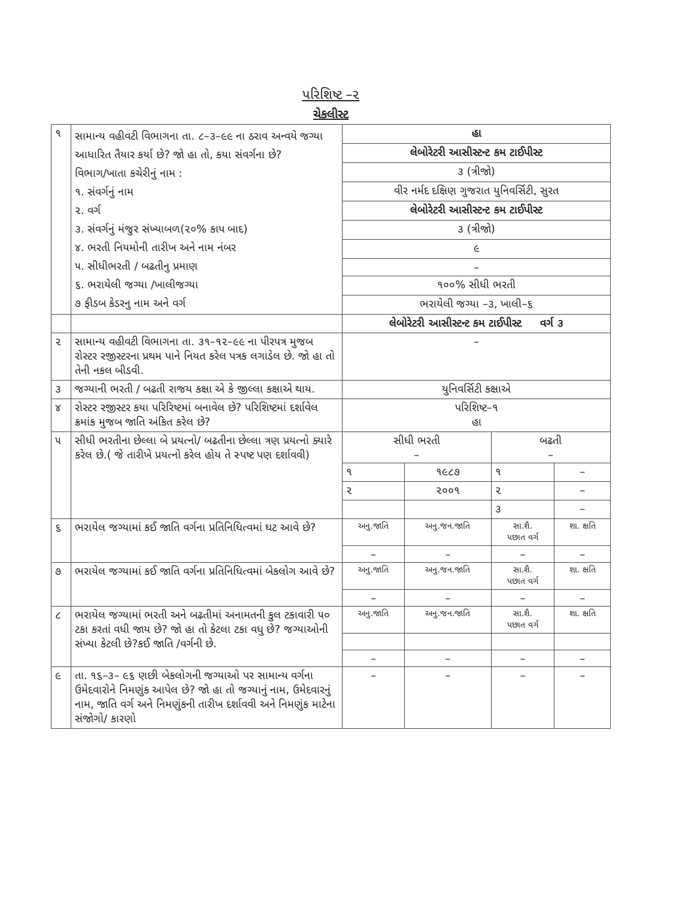પરિશિષ્ટ –૨
ચેકલીસ્ટ
| ૧ | સામાન્ય વહીવટી વિભાગના તા. ૮–૩–૯૯ ના ઠરાવ અન્વયે જગ્યા આધારિત તૈયાર કર્યા છે? જો હા તો, કયા સંવર્ગના છે? વિભાગ/ખાતા કચેરીનું નામ : ૧. સંવર્ગનું નામ ૨. વર્ગ ૩. સંવર્ગનું મંજુર સંખ્યાબળ(૨૦% કાપ બાદ) ૪. ભરતી નિયમોની તારીખ અને નામ નંબર ૫. સીધીભરતી / બઢતીનુ પ્રમાણ ૬. ભરાયેલી જગ્યા /ખાલીજગ્યા ૭ ફીડબ કેડરનુ નામ અને વર્ગ | હા | | | |
| | | લેબોરેટરી આસીસ્ટન્ટ કમ ટાઈપીસ્ટ | | | |
| | | ૩ (ત્રીજો) | | | |
| | | વીર નર્મદ દક્ષિણ ગુજરાત યુનિવર્સિટી, સુરત | | | |
| | | લેબોરેટરી આસીસ્ટન્ટ કમ ટાઈપીસ્ટ | | | |
| | | ૩ (ત્રીજો) | | | |
| | | ૯ | | | |
| | | – | | | |
| | | ૧૦૦% સીધી ભરતી | | | |
| | | ભરાયેલી જગ્યા –૩, ખાલી–૬ | | | |
| | | લેબોરેટરી આસીસ્ટન્ટ કમ ટાઈપીસ્ટ વર્ગ ૩ | | | |
| ૨ | સામાન્ય વહીવટી વિભાગના તા. ૩૧–૧૨–૯૯ ના પીરપત્ર મુજબ રોસ્ટર રજીસ્ટરના પ્રથમ પાને નિયત કરેલ પત્રક લગાડેલ છે. જો હા તો તેની નકલ બીડવી. | – | | | |
| ૩ | જગ્યાની ભરતી / બઢતી રાજય કક્ષા એ કે જીલ્લા કક્ષાએ થાય. | યુનિવર્સિટી કક્ષાએ | | | |
| ૪ | રોસ્ટર રજીસ્ટર કયા પરિરિષ્ટમાં બનાવેલ છે? પરિશિષ્ટમાં દર્શાવેલ ક્રમાંક મુજબ જાતિ અંકિત કરેલ છે? | પરિશિષ્ટ–૧ હા | | | |
| ૫ | સીધી ભરતીના છેલ્લા બે પ્રયત્નો/ બઢતીના છેલ્લા ત્રણ પ્રયત્નો ક્યારે કરેલ છે.( જે તારીખે પ્રયત્નો કરેલ હોય તે સ્પષ્ટ પણ દર્શાવવી) | સીધી ભરતી – | | બઢતી – | |
| | | ૧ | ૧૯૮૭ | ૧ | – |
| | | ૨ | ૨૦૦૧ | ૨ | – |
| | | | | ૩ | – |
| ૬ | ભરાયેલ જગ્યામાં કઈ જાતિ વર્ગના પ્રતિનિધિત્વમાં ઘટ આવે છે? | અનુ.જાતિ | અનુ.જન.જાતિ | સા.શૈ. પછાત વર્ગ | શા. ક્ષતિ |
| | | – | – | – | – |
| ૭ | ભરાયેલ જગ્યામાં કઈ જાતિ વર્ગના પ્રતિનિધિત્વમાં બેકલોગ આવે છે? | અનુ.જાતિ | અનુ.જન.જાતિ | સા.શૈ. પછાત વર્ગ | શા. ક્ષતિ |
| | | – | – | – | – |
| ૮ | ભરાયેલ જગ્યામાં ભરતી અને બઢતીમાં અનામતની કુલ ટકાવારી ૫૦ ટકા કરતાં વધી જાય છે? જો હા તો કેટલા ટકા વધુ છે? જગ્યાઓની સંખ્યા કેટલી છે?કઈ જાતિ /વર્ગની છે. | અનુ.જાતિ | અનુ.જન.જાતિ | સા.શૈ. પછાત વર્ગ | શા. ક્ષતિ |
| | | – | – | – | – |
| ૯ | તા. ૧૬–૩– ૯૬ ણછી બેકલોગની જગ્યાઓ પર સામાન્ય વર્ગના ઉમેદવારોને નિમણુંક આપેલ છે? જો હા તો જગ્યાનું નામ, ઉમેદવારનું નામ, જાતિ વર્ગ અને નિમણુંકની તારીખ દર્શાવવી અને નિમણુંક માટેના સંજોગો/ કારણો | – | – | – | – |